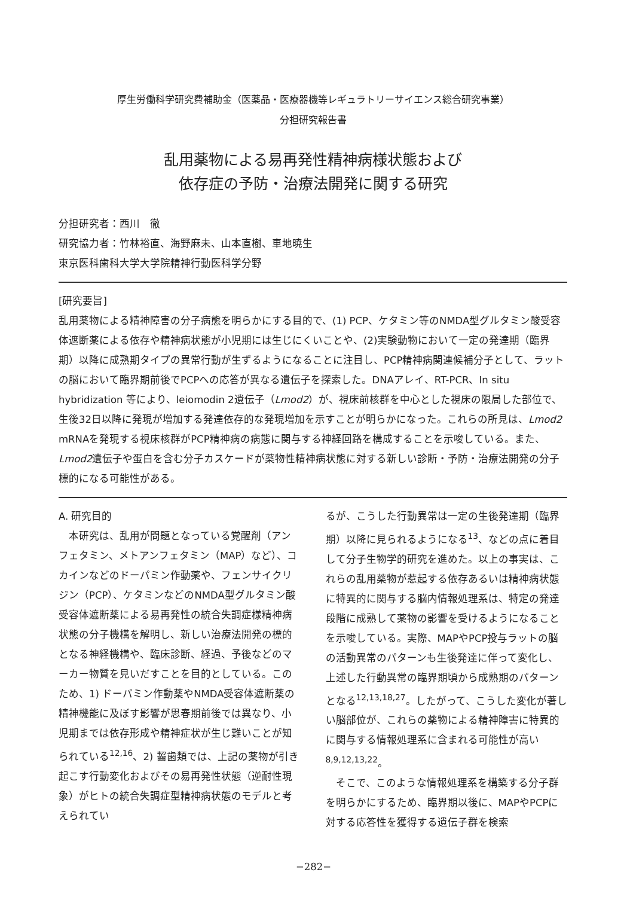厚生労働科学研究費補助金（医薬品・医療器機等レギュラトリーサイエンス総合研究事業）
分担研究報告書
乱用薬物による易再発性精神病様状態および
依存症の予防・治療法開発に関する研究
分担研究者：西川　徹
研究協力者：竹林裕直、海野麻未、山本直樹、車地暁生
東京医科歯科大学大学院精神行動医科学分野
[研究要旨]
乱用薬物による精神障害の分子病態を明らかにする目的で、(1) PCP、ケタミン等のNMDA型グルタミン酸受容体遮断薬による依存や精神病状態が小児期には生じにくいことや、(2)実験動物において一定の発達期（臨界期）以降に成熟期タイプの異常行動が生ずるようになることに注目し、PCP精神病関連候補分子として、ラットの脳において臨界期前後でPCPへの応答が異なる遺伝子を探索した。DNAアレイ、RT-PCR、In situ hybridization 等により、leiomodin 2遺伝子（Lmod2）が、視床前核群を中心とした視床の限局した部位で、生後32日以降に発現が増加する発達依存的な発現増加を示すことが明らかになった。これらの所見は、Lmod2 mRNAを発現する視床核群がPCP精神病の病態に関与する神経回路を構成することを示唆している。また、Lmod2遺伝子や蛋白を含む分子カスケードが薬物性精神病状態に対する新しい診断・予防・治療法開発の分子標的になる可能性がある。
A. 研究目的
　本研究は、乱用が問題となっている覚醒剤（アンフェタミン、メトアンフェタミン（MAP）など）、コカインなどのドーパミン作動薬や、フェンサイクリジン（PCP）、ケタミンなどのNMDA型グルタミン酸受容体遮断薬による易再発性の統合失調症様精神病状態の分子機構を解明し、新しい治療法開発の標的となる神経機構や、臨床診断、経過、予後などのマーカー物質を見いだすことを目的としている。このため、1) ドーパミン作動薬やNMDA受容体遮断薬の精神機能に及ぼす影響が思春期前後では異なり、小児期までは依存形成や精神症状が生じ難いことが知られている<sup>12,16</sup>、2) 齧歯類では、上記の薬物が引き起こす行動変化およびその易再発性状態（逆耐性現象）がヒトの統合失調症型精神病状態のモデルと考えられてい
るが、こうした行動異常は一定の生後発達期（臨界期）以降に見られるようになる<sup>13</sup>、などの点に着目して分子生物学的研究を進めた。以上の事実は、これらの乱用薬物が惹起する依存あるいは精神病状態に特異的に関与する脳内情報処理系は、特定の発達段階に成熟して薬物の影響を受けるようになることを示唆している。実際、MAPやPCP投与ラットの脳の活動異常のパターンも生後発達に伴って変化し、上述した行動異常の臨界期頃から成熟期のパターンとなる<sup>12,13,18,27</sup>。したがって、こうした変化が著しい脳部位が、これらの薬物による精神障害に特異的に関与する情報処理系に含まれる可能性が高い<sup>8,9,12,13,22</sup>。
　そこで、このような情報処理系を構築する分子群を明らかにするため、臨界期以後に、MAPやPCPに対する応答性を獲得する遺伝子群を検索
−282−